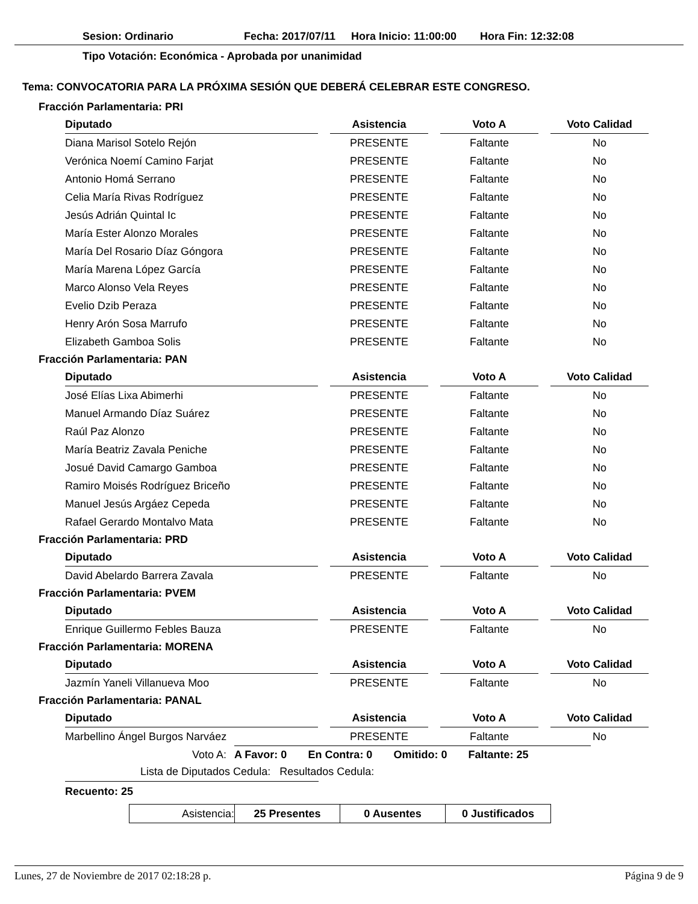Sesion: Ordinario Fecha: 2017/07/11 Hora Inicio: 11:00:00 Hora Fin: 12:32:08
Tipo Votación: Económica - Aprobada por unanimidad
Tema: CONVOCATORIA PARA LA PRÓXIMA SESIÓN QUE DEBERÁ CELEBRAR ESTE CONGRESO.
Fracción Parlamentaria: PRI
| Diputado | | Asistencia | | Voto A | | Voto Calidad |
| --- | --- | --- | --- | --- | --- | --- |
| Diana Marisol Sotelo Rejón | | PRESENTE | | Faltante | | No |
| Verónica Noemí Camino Farjat | | PRESENTE | | Faltante | | No |
| Antonio Homá Serrano | | PRESENTE | | Faltante | | No |
| Celia María Rivas Rodríguez | | PRESENTE | | Faltante | | No |
| Jesús Adrián Quintal Ic | | PRESENTE | | Faltante | | No |
| María Ester Alonzo Morales | | PRESENTE | | Faltante | | No |
| María Del Rosario Díaz Góngora | | PRESENTE | | Faltante | | No |
| María Marena López García | | PRESENTE | | Faltante | | No |
| Marco Alonso Vela Reyes | | PRESENTE | | Faltante | | No |
| Evelio Dzib Peraza | | PRESENTE | | Faltante | | No |
| Henry Arón Sosa Marrufo | | PRESENTE | | Faltante | | No |
| Elizabeth Gamboa Solis | | PRESENTE | | Faltante | | No |
Fracción Parlamentaria: PAN
| Diputado | | Asistencia | | Voto A | | Voto Calidad |
| --- | --- | --- | --- | --- | --- | --- |
| José Elías Lixa Abimerhi | | PRESENTE | | Faltante | | No |
| Manuel Armando Díaz Suárez | | PRESENTE | | Faltante | | No |
| Raúl Paz Alonzo | | PRESENTE | | Faltante | | No |
| María Beatriz Zavala Peniche | | PRESENTE | | Faltante | | No |
| Josué David Camargo Gamboa | | PRESENTE | | Faltante | | No |
| Ramiro Moisés Rodríguez Briceño | | PRESENTE | | Faltante | | No |
| Manuel Jesús Argáez Cepeda | | PRESENTE | | Faltante | | No |
| Rafael Gerardo Montalvo Mata | | PRESENTE | | Faltante | | No |
Fracción Parlamentaria: PRD
| Diputado | | Asistencia | | Voto A | | Voto Calidad |
| --- | --- | --- | --- | --- | --- | --- |
| David Abelardo Barrera Zavala | | PRESENTE | | Faltante | | No |
Fracción Parlamentaria: PVEM
| Diputado | | Asistencia | | Voto A | | Voto Calidad |
| --- | --- | --- | --- | --- | --- | --- |
| Enrique Guillermo Febles Bauza | | PRESENTE | | Faltante | | No |
Fracción Parlamentaria: MORENA
| Diputado | | Asistencia | | Voto A | | Voto Calidad |
| --- | --- | --- | --- | --- | --- | --- |
| Jazmín Yaneli Villanueva Moo | | PRESENTE | | Faltante | | No |
Fracción Parlamentaria: PANAL
| Diputado | | Asistencia | | Voto A | | Voto Calidad |
| --- | --- | --- | --- | --- | --- | --- |
| Marbellino Ángel Burgos Narváez | | PRESENTE | | Faltante | | No |
Voto A: A Favor: 0 En Contra: 0 Omitido: 0 Faltante: 25
Lista de Diputados Cedula: Resultados Cedula:
Recuento: 25
| Asistencia: | 25 Presentes | 0 Ausentes | 0 Justificados |
Lunes, 27 de Noviembre de 2017 02:18:28 p. Página 9 de 9